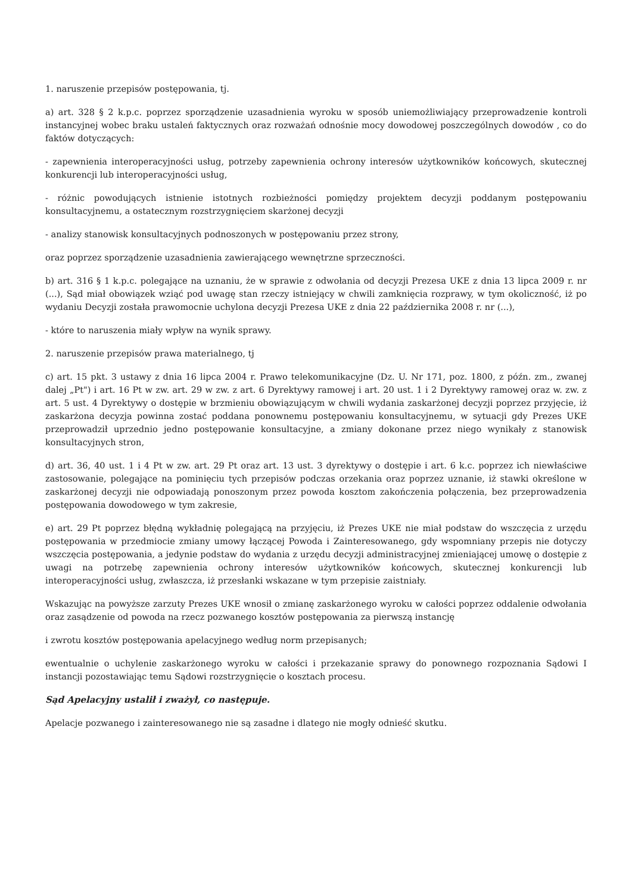1. naruszenie przepisów postępowania, tj.
a) art. 328 § 2 k.p.c. poprzez sporządzenie uzasadnienia wyroku w sposób uniemożliwiający przeprowadzenie kontroli instancyjnej wobec braku ustaleń faktycznych oraz rozważań odnośnie mocy dowodowej poszczególnych dowodów , co do faktów dotyczących:
- zapewnienia interoperacyjności usług, potrzeby zapewnienia ochrony interesów użytkowników końcowych, skutecznej konkurencji lub interoperacyjności usług,
- różnic powodujących istnienie istotnych rozbieżności pomiędzy projektem decyzji poddanym postępowaniu konsultacyjnemu, a ostatecznym rozstrzygnięciem skarżonej decyzji
- analizy stanowisk konsultacyjnych podnoszonych w postępowaniu przez strony,
oraz poprzez sporządzenie uzasadnienia zawierającego wewnętrzne sprzeczności.
b) art. 316 § 1 k.p.c. polegające na uznaniu, że w sprawie z odwołania od decyzji Prezesa UKE z dnia 13 lipca 2009 r. nr (...), Sąd miał obowiązek wziąć pod uwagę stan rzeczy istniejący w chwili zamknięcia rozprawy, w tym okoliczność, iż po wydaniu Decyzji została prawomocnie uchylona decyzji Prezesa UKE z dnia 22 października 2008 r. nr (...),
- które to naruszenia miały wpływ na wynik sprawy.
2. naruszenie przepisów prawa materialnego, tj
c) art. 15 pkt. 3 ustawy z dnia 16 lipca 2004 r. Prawo telekomunikacyjne (Dz. U. Nr 171, poz. 1800, z późn. zm., zwanej dalej „Pt") i art. 16 Pt w zw. art. 29 w zw. z art. 6 Dyrektywy ramowej i art. 20 ust. 1 i 2 Dyrektywy ramowej oraz w. zw. z art. 5 ust. 4 Dyrektywy o dostępie w brzmieniu obowiązującym w chwili wydania zaskarżonej decyzji poprzez przyjęcie, iż zaskarżona decyzja powinna zostać poddana ponownemu postępowaniu konsultacyjnemu, w sytuacji gdy Prezes UKE przeprowadził uprzednio jedno postępowanie konsultacyjne, a zmiany dokonane przez niego wynikały z stanowisk konsultacyjnych stron,
d) art. 36, 40 ust. 1 i 4 Pt w zw. art. 29 Pt oraz art. 13 ust. 3 dyrektywy o dostępie i art. 6 k.c. poprzez ich niewłaściwe zastosowanie, polegające na pominięciu tych przepisów podczas orzekania oraz poprzez uznanie, iż stawki określone w zaskarżonej decyzji nie odpowiadają ponoszonym przez powoda kosztom zakończenia połączenia, bez przeprowadzenia postępowania dowodowego w tym zakresie,
e) art. 29 Pt poprzez błędną wykładnię polegającą na przyjęciu, iż Prezes UKE nie miał podstaw do wszczęcia z urzędu postępowania w przedmiocie zmiany umowy łączącej Powoda i Zainteresowanego, gdy wspomniany przepis nie dotyczy wszczęcia postępowania, a jedynie podstaw do wydania z urzędu decyzji administracyjnej zmieniającej umowę o dostępie z uwagi na potrzebę zapewnienia ochrony interesów użytkowników końcowych, skutecznej konkurencji lub interoperacyjności usług, zwłaszcza, iż przesłanki wskazane w tym przepisie zaistniały.
Wskazując na powyższe zarzuty Prezes UKE wnosił o zmianę zaskarżonego wyroku w całości poprzez oddalenie odwołania oraz zasądzenie od powoda na rzecz pozwanego kosztów postępowania za pierwszą instancję
i zwrotu kosztów postępowania apelacyjnego według norm przepisanych;
ewentualnie o uchylenie zaskarżonego wyroku w całości i przekazanie sprawy do ponownego rozpoznania Sądowi I instancji pozostawiając temu Sądowi rozstrzygnięcie o kosztach procesu.
Sąd Apelacyjny ustalił i zważył, co następuje.
Apelacje pozwanego i zainteresowanego nie są zasadne i dlatego nie mogły odnieść skutku.